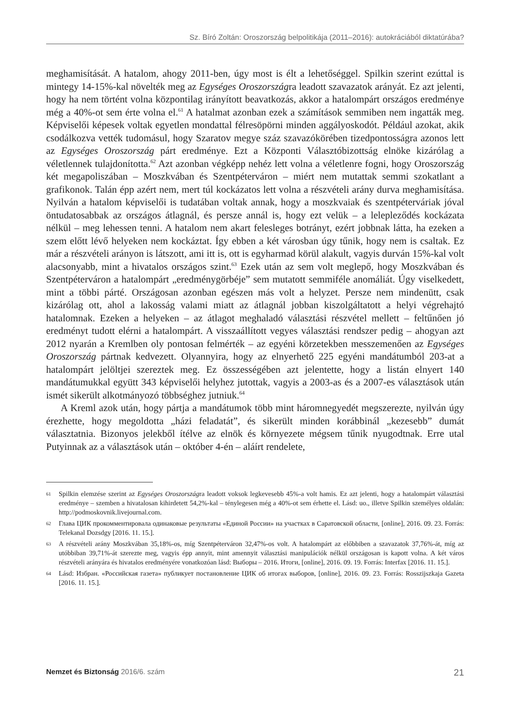Sz. Bíró Zoltán: Oroszország belpolitikája (2011–2016): autokráciából diktatúrába?
meghamisítását. A hatalom, ahogy 2011-ben, úgy most is élt a lehetőséggel. Spilkin szerint ezúttal is mintegy 14-15%-kal növelték meg az Egységes Oroszországra leadott szavazatok arányát. Ez azt jelenti, hogy ha nem történt volna központilag irányított beavatkozás, akkor a hatalompárt országos eredménye még a 40%-ot sem érte volna el.<sup>61</sup> A hatalmat azonban ezek a számítások semmiben nem ingatták meg. Képviselői képesek voltak egyetlen mondattal félresöpörni minden aggályoskodót. Például azokat, akik csodálkozva vették tudomásul, hogy Szaratov megye száz szavazókörében tizedpontosságra azonos lett az Egységes Oroszország párt eredménye. Ezt a Központi Választóbizottság elnöke kizárólag a véletlennek tulajdonította.<sup>62</sup> Azt azonban végképp nehéz lett volna a véletlenre fogni, hogy Oroszország két megapoliszában – Moszkvában és Szentpéterváron – miért nem mutattak semmi szokatlant a grafikonok. Talán épp azért nem, mert túl kockázatos lett volna a részvételi arány durva meghamisítása. Nyilván a hatalom képviselői is tudatában voltak annak, hogy a moszkvaiak és szentpétervári­ak jóval öntudatosabbak az országos átlagnál, és persze annál is, hogy ezt velük – a lelepleződés kockázata nélkül – meg lehessen tenni. A hatalom nem akart felesleges botrányt, ezért jobbnak látta, ha ezeken a szem előtt lévő helyeken nem kockáztat. Így ebben a két városban úgy tűnik, hogy nem is csaltak. Ez már a részvételi arányon is látszott, ami itt is, ott is egyharmad körül alakult, vagyis durván 15%-kal volt alacsonyabb, mint a hivatalos országos szint.<sup>63</sup> Ezek után az sem volt meglepő, hogy Moszkvában és Szentpéterváron a hatalompárt „eredménygörbéje” sem mutatott semmiféle anomáliát. Úgy viselkedett, mint a többi párté. Országosan azonban egészen más volt a helyzet. Persze nem mindenütt, csak kizárólag ott, ahol a lakosság valami miatt az átlagnál jobban kiszolgáltatott a helyi végrehajtó hatalomnak. Ezeken a helyeken – az átlagot meghaladó választási részvétel mellett – feltűnően jó eredményt tudott elérni a hatalompárt. A visszaállított vegyes választási rendszer pedig – ahogyan azt 2012 nyarán a Kremlben oly pontosan felmérték – az egyéni körzetekben messzemenően az Egységes Oroszország pártnak kedvezett. Olyannyira, hogy az elnyerhető 225 egyéni mandátumból 203-at a hatalompárt jelöltjei szereztek meg. Ez összességében azt jelentette, hogy a listán elnyert 140 mandátumukkal együtt 343 képviselői helyhez jutottak, vagyis a 2003-as és a 2007-es választások után ismét sikerült alkotmányozó többséghez jutniuk.<sup>64</sup>
A Kreml azok után, hogy pártja a mandátumok több mint háromnegyedét megszerezte, nyilván úgy érezhette, hogy megoldotta „házi feladatát”, és sikerült minden korábbinál „kezesebb” dumát választatnia. Bizonyos jelekből ítélve az elnök és környezete mégsem tűnik nyugodtnak. Erre utal Putyinnak az a választások után – október 4-én – aláírt rendelete,
61 Spilkin elemzése szerint az Egységes Oroszországra leadott voksok legkevesebb 45%-a volt hamis. Ez azt jelenti, hogy a hatalompárt választási eredménye – szemben a hivatalosan kihirdetett 54,2%-kal – ténylegesen még a 40%-ot sem érhette el. Lásd: uo., illetve Spilkin személyes oldalán: http://podmoskovnik.livejournal.com.
62 Глава ЦИК прокомментировала одинаковые результаты «Единой России» на участках в Саратовской области, [online], 2016. 09. 23. Forrás: Telekanal Dozsdgy [2016. 11. 15.].
63 A részvételi arány Moszkvában 35,18%-os, míg Szentpéterváron 32,47%-os volt. A hatalompárt az előbbiben a szavazatok 37,76%-át, míg az utóbbiban 39,71%-át szerezte meg, vagyis épp annyit, mint amennyit választási manipulációk nélkül országosan is kapott volna. A két város részvételi arányára és hivatalos eredményére vonatkozóan lásd: Выборы – 2016. Итоги, [online], 2016. 09. 19. Forrás: Interfax [2016. 11. 15.].
64 Lásd: Избран. «Российская газета» публикует постановление ЦИК об итогах выборов, [online], 2016. 09. 23. Forrás: Rosszijszkaja Gazeta [2016. 11. 15.].
Nemzet és Biztonság 2016/6. szám 21